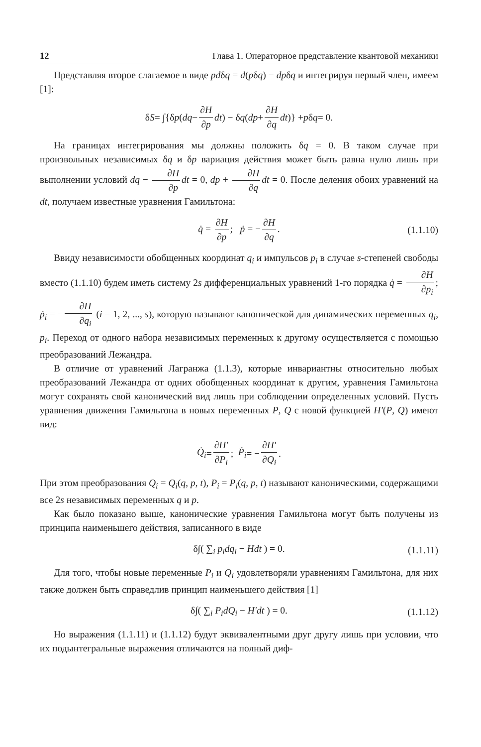12 Глава 1. Операторное представление квантовой механики
Представляя второе слагаемое в виде pdδq = d(pδq) − dpδq и интегрируя первый член, имеем [1]:
δ S = ∫{δ p (dq − ∂H ∂p dt) − δ q (dp + ∂H ∂q dt)} + p δ q = 0.
На границах интегрирования мы должны положить δq = 0. В таком случае при произвольных независимых δq и δp вариация действия может быть равна нулю лишь при выполнении условий dq − ∂H ∂p dt = 0, dp + ∂H ∂q dt = 0. После деления обоих уравнений на dt, получаем известные уравнения Гамильтона:
q̇ = ∂H ∂p; ṗ = − ∂H ∂q. (1.1.10)
Ввиду независимости обобщенных координат q<sub>i</sub> и импульсов p<sub>i</sub> в случае s-степеней свободы вместо (1.1.10) будем иметь систему 2s дифференциальных уравнений 1-го порядка q̇ = ∂H ∂p<sub>i</sub>; ṗ<sub>i</sub> = − ∂H ∂q<sub>i</sub> (i = 1, 2, ..., s), которую называют канонической для динамических переменных q<sub>i</sub>, p<sub>i</sub>. Переход от одного набора независимых переменных к другому осуществляется с помощью преобразований Лежандра.
В отличие от уравнений Лагранжа (1.1.3), которые инвариантны относительно любых преобразований Лежандра от одних обобщенных координат к другим, уравнения Гамильтона могут сохранять свой канонический вид лишь при соблюдении определенных условий. Пусть уравнения движения Гамильтона в новых переменных P, Q с новой функцией H′(P, Q) имеют вид:
Q̇<sub>i</sub> = ∂H′ ∂P<sub>i</sub>; Ṗ<sub>i</sub> = − ∂H′ ∂Q<sub>i</sub>.
При этом преобразования Q<sub>i</sub> = Q<sub>i</sub>(q, p, t), P<sub>i</sub> = P<sub>i</sub>(q, p, t) называют каноническими, содержащими все 2s независимых переменных q и p.
Как было показано выше, канонические уравнения Гамильтона могут быть получены из принципа наименьшего действия, записанного в виде
δ∫( ∑<sub>i</sub> p<sub>i</sub>dq<sub>i</sub> − Hdt ) = 0. (1.1.11)
Для того, чтобы новые переменные P<sub>i</sub> и Q<sub>i</sub> удовлетворяли уравнениям Гамильтона, для них также должен быть справедлив принцип наименьшего действия [1]
δ∫( ∑<sub>i</sub> P<sub>i</sub>dQ<sub>i</sub> − H′dt ) = 0. (1.1.12)
Но выражения (1.1.11) и (1.1.12) будут эквивалентными друг другу лишь при условии, что их подынтегральные выражения отличаются на полный диф-